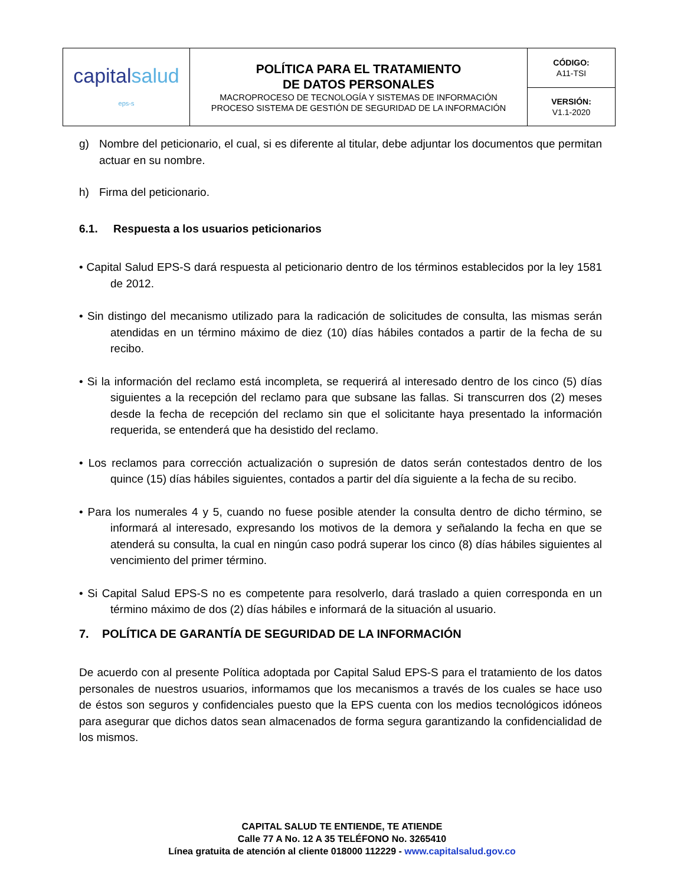| capital salud eps-s | POLÍTICA PARA EL TRATAMIENTO DE DATOS PERSONALES MACROPROCESO DE TECNOLOGÍA Y SISTEMAS DE INFORMACIÓN PROCESO SISTEMA DE GESTIÓN DE SEGURIDAD DE LA INFORMACIÓN | CÓDIGO: A11-TSI |
| | | VERSIÓN: V1.1-2020 |
g) Nombre del peticionario, el cual, si es diferente al titular, debe adjuntar los documentos que permitan actuar en su nombre.
h) Firma del peticionario.
6.1. Respuesta a los usuarios peticionarios
• Capital Salud EPS-S dará respuesta al peticionario dentro de los términos establecidos por la ley 1581 de 2012.
• Sin distingo del mecanismo utilizado para la radicación de solicitudes de consulta, las mismas serán atendidas en un término máximo de diez (10) días hábiles contados a partir de la fecha de su recibo.
• Si la información del reclamo está incompleta, se requerirá al interesado dentro de los cinco (5) días siguientes a la recepción del reclamo para que subsane las fallas. Si transcurren dos (2) meses desde la fecha de recepción del reclamo sin que el solicitante haya presentado la información requerida, se entenderá que ha desistido del reclamo.
• Los reclamos para corrección actualización o supresión de datos serán contestados dentro de los quince (15) días hábiles siguientes, contados a partir del día siguiente a la fecha de su recibo.
• Para los numerales 4 y 5, cuando no fuese posible atender la consulta dentro de dicho término, se informará al interesado, expresando los motivos de la demora y señalando la fecha en que se atenderá su consulta, la cual en ningún caso podrá superar los cinco (8) días hábiles siguientes al vencimiento del primer término.
• Si Capital Salud EPS-S no es competente para resolverlo, dará traslado a quien corresponda en un término máximo de dos (2) días hábiles e informará de la situación al usuario.
7. POLÍTICA DE GARANTÍA DE SEGURIDAD DE LA INFORMACIÓN
De acuerdo con al presente Política adoptada por Capital Salud EPS-S para el tratamiento de los datos personales de nuestros usuarios, informamos que los mecanismos a través de los cuales se hace uso de éstos son seguros y confidenciales puesto que la EPS cuenta con los medios tecnológicos idóneos para asegurar que dichos datos sean almacenados de forma segura garantizando la confidencialidad de los mismos.
CAPITAL SALUD TE ENTIENDE, TE ATIENDE
Calle 77 A No. 12 A 35 TELÉFONO No. 3265410
Línea gratuita de atención al cliente 018000 112229 - www.capitalsalud.gov.co